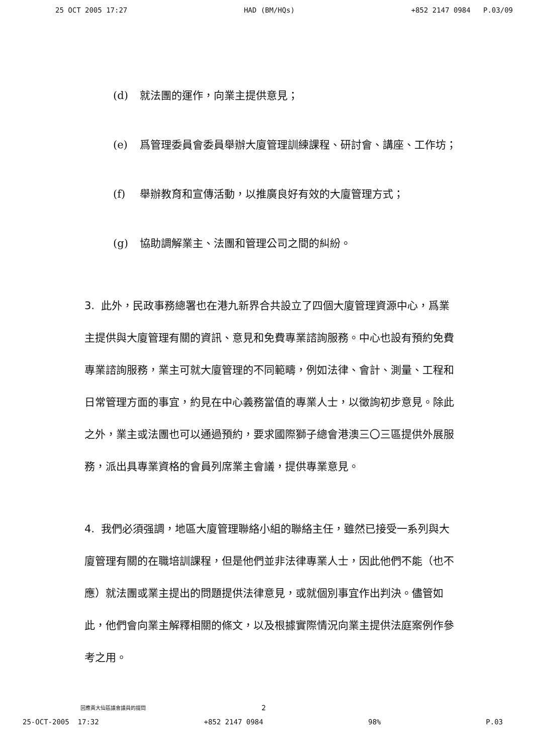25 OCT 2005 17:27 HAD (BM/HQs) +852 2147 0984 P.03/09
(d) 就法團的運作，向業主提供意見；
(e) 爲管理委員會委員舉辦大廈管理訓練課程、研討會、講座、工作坊；
(f) 舉辦教育和宣傳活動，以推廣良好有效的大廈管理方式；
(g) 協助調解業主、法團和管理公司之間的糾紛。
3. 此外，民政事務總署也在港九新界合共設立了四個大廈管理資源中心，爲業主提供與大廈管理有關的資訊、意見和免費專業諮詢服務。中心也設有預約免費專業諮詢服務，業主可就大廈管理的不同範疇，例如法律、會計、測量、工程和日常管理方面的事宜，約見在中心義務當值的專業人士，以徵詢初步意見。除此之外，業主或法團也可以通過預約，要求國際獅子總會港澳三〇三區提供外展服務，派出具專業資格的會員列席業主會議，提供專業意見。
4. 我們必須强調，地區大廈管理聯絡小組的聯絡主任，雖然已接受一系列與大廈管理有關的在職培訓課程，但是他們並非法律專業人士，因此他們不能（也不應）就法團或業主提出的問題提供法律意見，或就個別事宜作出判決。儘管如此，他們會向業主解釋相關的條文，以及根據實際情況向業主提供法庭案例作參考之用。
回應黃大仙區議會議員的提問 2
25-OCT-2005 17:32 +852 2147 0984 98% P.03